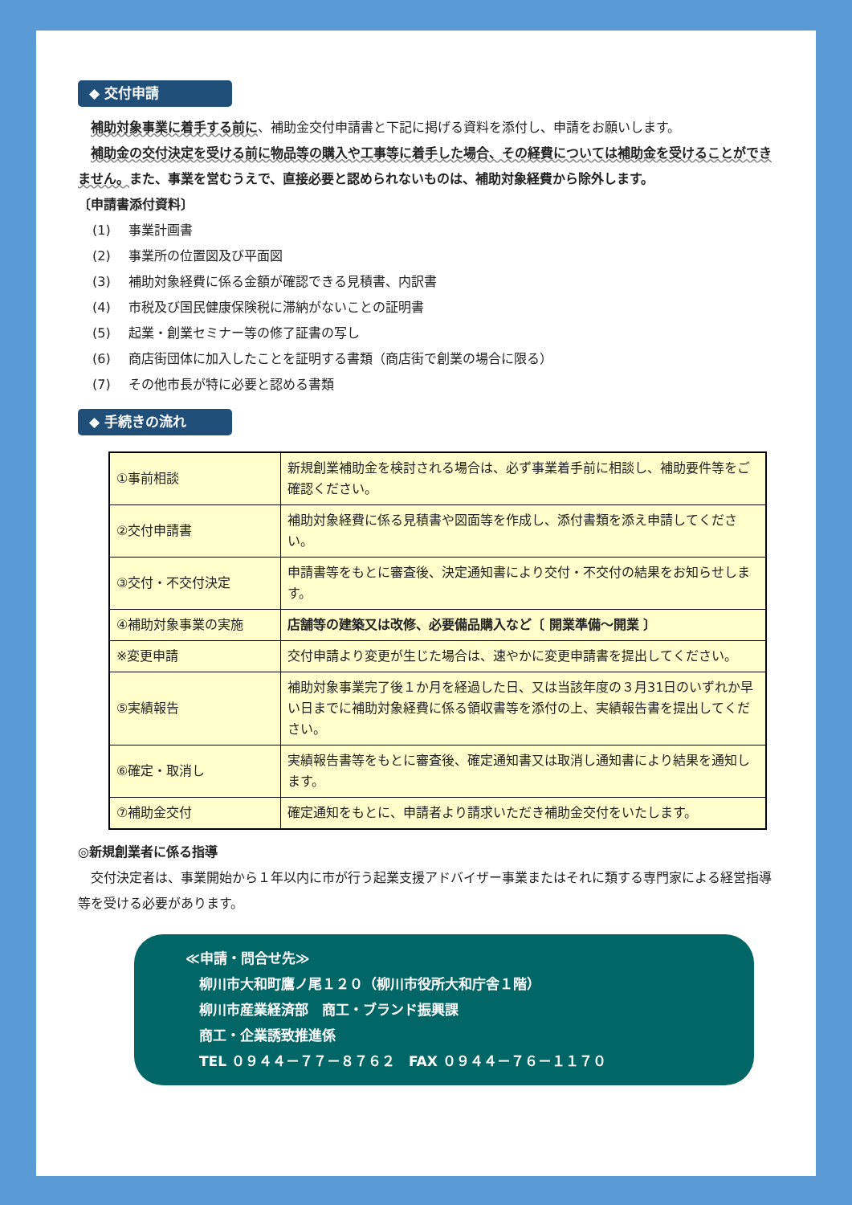◆ 交付申請
　補助対象事業に着手する前に、補助金交付申請書と下記に掲げる資料を添付し、申請をお願いします。
　補助金の交付決定を受ける前に物品等の購入や工事等に着手した場合、その経費については補助金を受けることができません。また、事業を営むうえで、直接必要と認められないものは、補助対象経費から除外します。
〔申請書添付資料〕
(1) 事業計画書
(2) 事業所の位置図及び平面図
(3) 補助対象経費に係る金額が確認できる見積書、内訳書
(4) 市税及び国民健康保険税に滞納がないことの証明書
(5) 起業・創業セミナー等の修了証書の写し
(6) 商店街団体に加入したことを証明する書類（商店街で創業の場合に限る）
(7) その他市長が特に必要と認める書類
◆ 手続きの流れ
| ①事前相談 | 新規創業補助金を検討される場合は、必ず事業着手前に相談し、補助要件等をご確認ください。 |
| ②交付申請書 | 補助対象経費に係る見積書や図面等を作成し、添付書類を添え申請してください。 |
| ③交付・不交付決定 | 申請書等をもとに審査後、決定通知書により交付・不交付の結果をお知らせします。 |
| ④補助対象事業の実施 | 店舗等の建築又は改修、必要備品購入など〔 開業準備～開業 〕 |
| ※変更申請 | 交付申請より変更が生じた場合は、速やかに変更申請書を提出してください。 |
| ⑤実績報告 | 補助対象事業完了後１か月を経過した日、又は当該年度の３月31日のいずれか早い日までに補助対象経費に係る領収書等を添付の上、実績報告書を提出してください。 |
| ⑥確定・取消し | 実績報告書等をもとに審査後、確定通知書又は取消し通知書により結果を通知します。 |
| ⑦補助金交付 | 確定通知をもとに、申請者より請求いただき補助金交付をいたします。 |
◎新規創業者に係る指導
　交付決定者は、事業開始から１年以内に市が行う起業支援アドバイザー事業またはそれに類する専門家による経営指導等を受ける必要があります。
≪申請・問合せ先≫
　柳川市大和町鷹ノ尾１２０（柳川市役所大和庁舎１階）
　柳川市産業経済部　商工・ブランド振興課
　商工・企業誘致推進係
　TEL ０９４４－７７－８７６２　FAX ０９４４－７６－１１７０